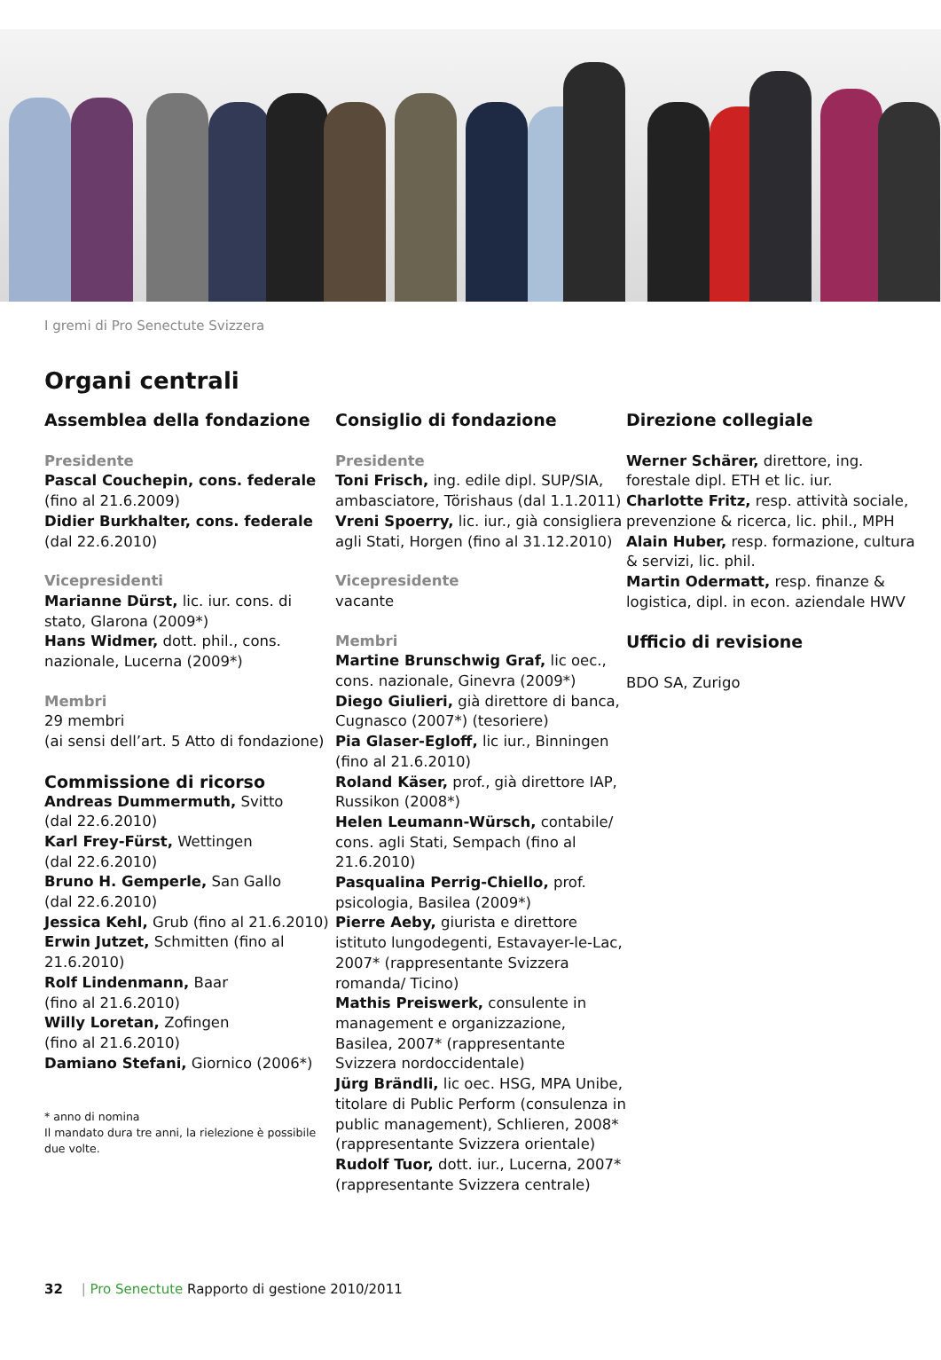I gremi di Pro Senectute Svizzera
Organi centrali
Assemblea della fondazione
Presidente
Pascal Couchepin, cons. federale
(fino al 21.6.2009)
Didier Burkhalter, cons. federale
(dal 22.6.2010)
Vicepresidenti
Marianne Dürst, lic. iur. cons. di stato, Glarona (2009*)
Hans Widmer, dott. phil., cons. nazionale, Lucerna (2009*)
Membri
29 membri
(ai sensi dell’art. 5 Atto di fondazione)
Commissione di ricorso
Andreas Dummermuth, Svitto
(dal 22.6.2010)
Karl Frey-Fürst, Wettingen
(dal 22.6.2010)
Bruno H. Gemperle, San Gallo
(dal 22.6.2010)
Jessica Kehl, Grub (fino al 21.6.2010)
Erwin Jutzet, Schmitten (fino al 21.6.2010)
Rolf Lindenmann, Baar
(fino al 21.6.2010)
Willy Loretan, Zofingen
(fino al 21.6.2010)
Damiano Stefani, Giornico (2006*)
* anno di nomina
Il mandato dura tre anni, la rielezione è possibile due volte.
Consiglio di fondazione
Presidente
Toni Frisch, ing. edile dipl. SUP/SIA, ambasciatore, Törishaus (dal 1.1.2011)
Vreni Spoerry, lic. iur., già consigliera agli Stati, Horgen (fino al 31.12.2010)
Vicepresidente
vacante
Membri
Martine Brunschwig Graf, lic oec., cons. nazionale, Ginevra (2009*)
Diego Giulieri, già direttore di banca, Cugnasco (2007*) (tesoriere)
Pia Glaser-Egloff, lic iur., Binningen (fino al 21.6.2010)
Roland Käser, prof., già direttore IAP, Russikon (2008*)
Helen Leumann-Würsch, contabile/ cons. agli Stati, Sempach (fino al 21.6.2010)
Pasqualina Perrig-Chiello, prof. psicologia, Basilea (2009*)
Pierre Aeby, giurista e direttore istituto lungodegenti, Estavayer-le-Lac, 2007* (rappresentante Svizzera romanda/ Ticino)
Mathis Preiswerk, consulente in management e organizzazione, Basilea, 2007* (rappresentante Svizzera nordoccidentale)
Jürg Brändli, lic oec. HSG, MPA Unibe, titolare di Public Perform (consulenza in public management), Schlieren, 2008* (rappresentante Svizzera orientale)
Rudolf Tuor, dott. iur., Lucerna, 2007* (rappresentante Svizzera centrale)
Direzione collegiale
Werner Schärer, direttore, ing. forestale dipl. ETH et lic. iur.
Charlotte Fritz, resp. attività sociale, prevenzione & ricerca, lic. phil., MPH
Alain Huber, resp. formazione, cultura & servizi, lic. phil.
Martin Odermatt, resp. finanze & logistica, dipl. in econ. aziendale HWV
Ufficio di revisione
BDO SA, Zurigo
32 | Pro Senectute Rapporto di gestione 2010/2011